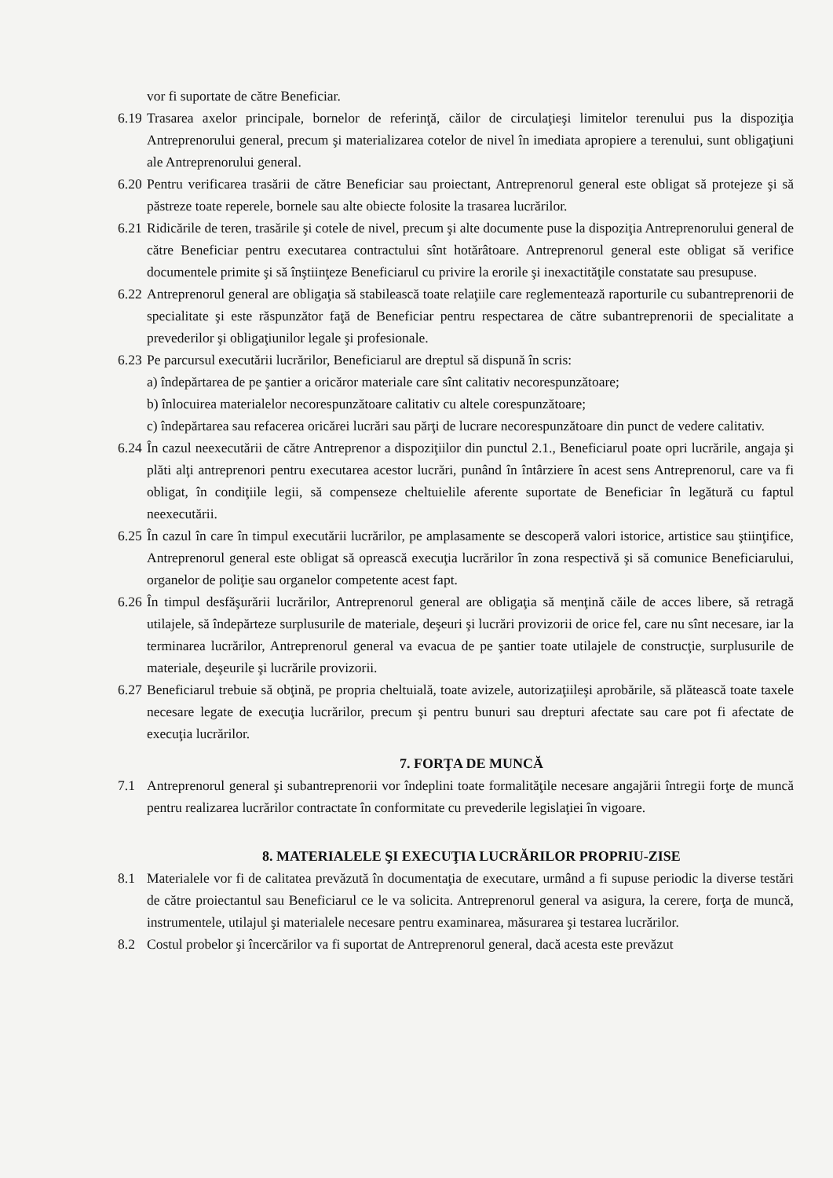vor fi suportate de către Beneficiar.
6.19 Trasarea axelor principale, bornelor de referinţă, căilor de circulaţieşi limitelor terenului pus la dispoziţia Antreprenorului general, precum şi materializarea cotelor de nivel în imediata apropiere a terenului, sunt obligaţiuni ale Antreprenorului general.
6.20 Pentru verificarea trasării de către Beneficiar sau proiectant, Antreprenorul general este obligat să protejeze şi să păstreze toate reperele, bornele sau alte obiecte folosite la trasarea lucrărilor.
6.21 Ridicările de teren, trasările şi cotele de nivel, precum şi alte documente puse la dispoziţia Antreprenorului general de către Beneficiar pentru executarea contractului sînt hotărâtoare. Antreprenorul general este obligat să verifice documentele primite şi să înştiinţeze Beneficiarul cu privire la erorile şi inexactităţile constatate sau presupuse.
6.22 Antreprenorul general are obligaţia să stabilească toate relaţiile care reglementează raporturile cu subantreprenorii de specialitate şi este răspunzător faţă de Beneficiar pentru respectarea de către subantreprenorii de specialitate a prevederilor şi obligaţiunilor legale şi profesionale.
6.23 Pe parcursul executării lucrărilor, Beneficiarul are dreptul să dispună în scris:
a) îndepărtarea de pe şantier a oricăror materiale care sînt calitativ necorespunzătoare;
b) înlocuirea materialelor necorespunzătoare calitativ cu altele corespunzătoare;
c) îndepărtarea sau refacerea oricărei lucrări sau părţi de lucrare necorespunzătoare din punct de vedere calitativ.
6.24 În cazul neexecutării de către Antreprenor a dispoziţiilor din punctul 2.1., Beneficiarul poate opri lucrările, angaja şi plăti alţi antreprenori pentru executarea acestor lucrări, punând în întârziere în acest sens Antreprenorul, care va fi obligat, în condiţiile legii, să compenseze cheltuielile aferente suportate de Beneficiar în legătură cu faptul neexecutării.
6.25 În cazul în care în timpul executării lucrărilor, pe amplasamente se descoperă valori istorice, artistice sau ştiinţifice, Antreprenorul general este obligat să oprească execuţia lucrărilor în zona respectivă şi să comunice Beneficiarului, organelor de poliţie sau organelor competente acest fapt.
6.26 În timpul desfăşurării lucrărilor, Antreprenorul general are obligaţia să menţină căile de acces libere, să retragă utilajele, să îndepărteze surplusurile de materiale, deşeuri şi lucrări provizorii de orice fel, care nu sînt necesare, iar la terminarea lucrărilor, Antreprenorul general va evacua de pe şantier toate utilajele de construcţie, surplusurile de materiale, deşeurile şi lucrările provizorii.
6.27 Beneficiarul trebuie să obţină, pe propria cheltuială, toate avizele, autorizaţiileşi aprobările, să plătească toate taxele necesare legate de execuţia lucrărilor, precum şi pentru bunuri sau drepturi afectate sau care pot fi afectate de execuţia lucrărilor.
7. FORŢA DE MUNCĂ
7.1 Antreprenorul general şi subantreprenorii vor îndeplini toate formalităţile necesare angajării întregii forţe de muncă pentru realizarea lucrărilor contractate în conformitate cu prevederile legislaţiei în vigoare.
8. MATERIALELE ŞI EXECUŢIA LUCRĂRILOR PROPRIU-ZISE
8.1 Materialele vor fi de calitatea prevăzută în documentaţia de executare, urmând a fi supuse periodic la diverse testări de către proiectantul sau Beneficiarul ce le va solicita. Antreprenorul general va asigura, la cerere, forţa de muncă, instrumentele, utilajul şi materialele necesare pentru examinarea, măsurarea şi testarea lucrărilor.
8.2 Costul probelor şi încercărilor va fi suportat de Antreprenorul general, dacă acesta este prevăzut